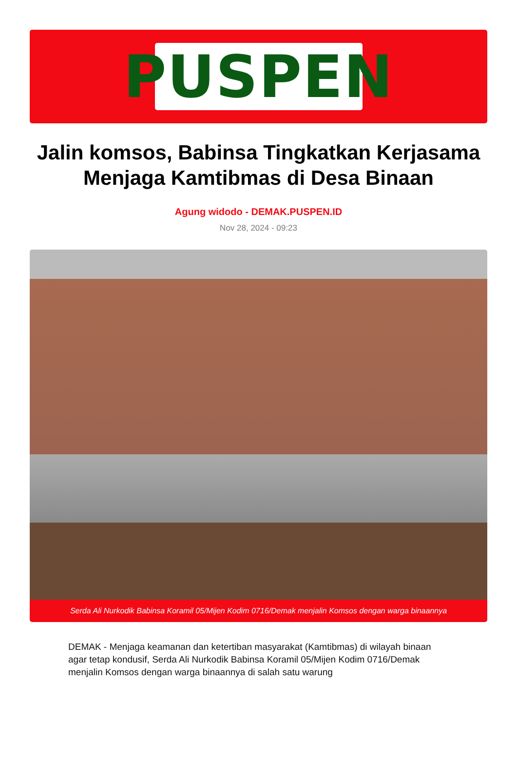PUSPEN
Jalin komsos, Babinsa Tingkatkan Kerjasama Menjaga Kamtibmas di Desa Binaan
Agung widodo - DEMAK.PUSPEN.ID
Nov 28, 2024 - 09:23
Serda Ali Nurkodik Babinsa Koramil 05/Mijen Kodim 0716/Demak menjalin Komsos dengan warga binaannya
DEMAK - Menjaga keamanan dan ketertiban masyarakat (Kamtibmas) di wilayah binaan agar tetap kondusif, Serda Ali Nurkodik Babinsa Koramil 05/Mijen Kodim 0716/Demak menjalin Komsos dengan warga binaannya di salah satu warung